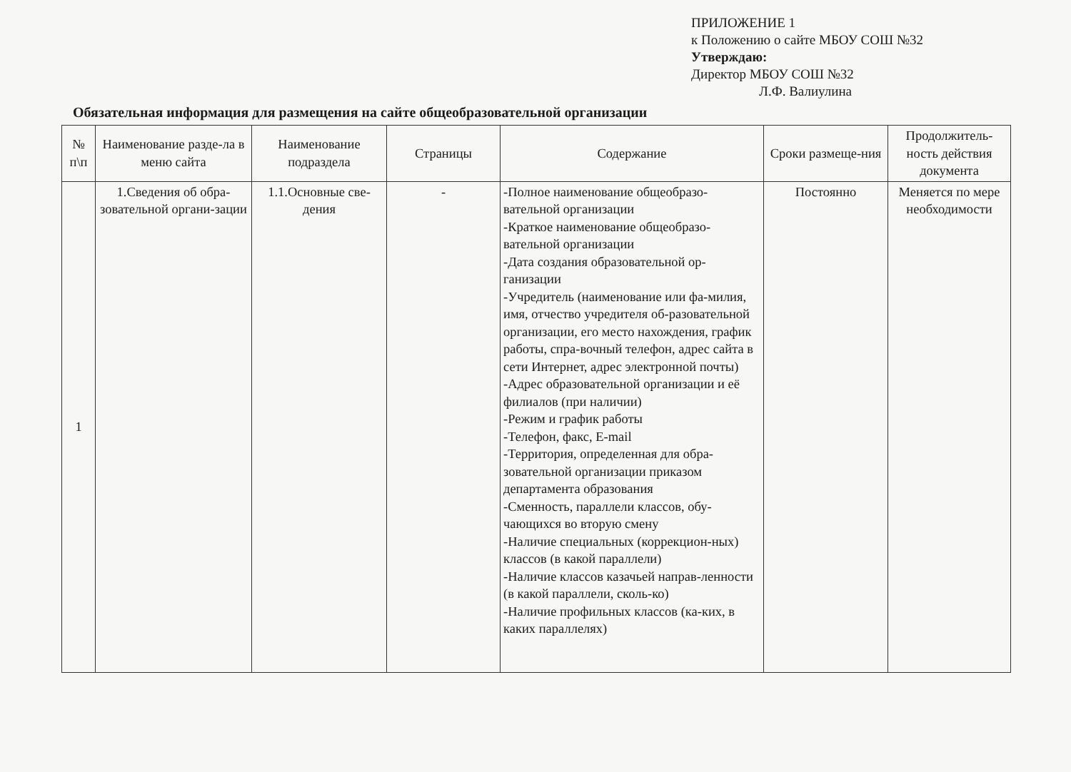ПРИЛОЖЕНИЕ 1
к Положению о сайте МБОУ СОШ №32
Утверждаю:
Директор МБОУ СОШ №32
Л.Ф. Валиулина
Обязательная информация для размещения на сайте общеобразовательной организации
| № п\п | Наименование разде-ла в меню сайта | Наименование подраздела | Страницы | Содержание | Сроки размеще-ния | Продолжитель-ность действия документа |
| --- | --- | --- | --- | --- | --- | --- |
| 1 | 1.Сведения об обра-зовательной органи-зации | 1.1.Основные све-дения | - | -Полное наименование общеобразо-вательной организации -Краткое наименование общеобразо-вательной организации -Дата создания образовательной ор-ганизации -Учредитель (наименование или фа-милия, имя, отчество учредителя об-разовательной организации, его место нахождения, график работы, спра-вочный телефон, адрес сайта в сети Интернет, адрес электронной почты) -Адрес образовательной организации и её филиалов (при наличии) -Режим и график работы -Телефон, факс, E-mail -Территория, определенная для обра-зовательной организации приказом департамента образования -Сменность, параллели классов, обу-чающихся во вторую смену -Наличие специальных (коррекцион-ных) классов (в какой параллели) -Наличие классов казачьей направ-ленности (в какой параллели, сколь-ко) -Наличие профильных классов (ка-ких, в каких параллелях) | Постоянно | Меняется по мере необходимости |